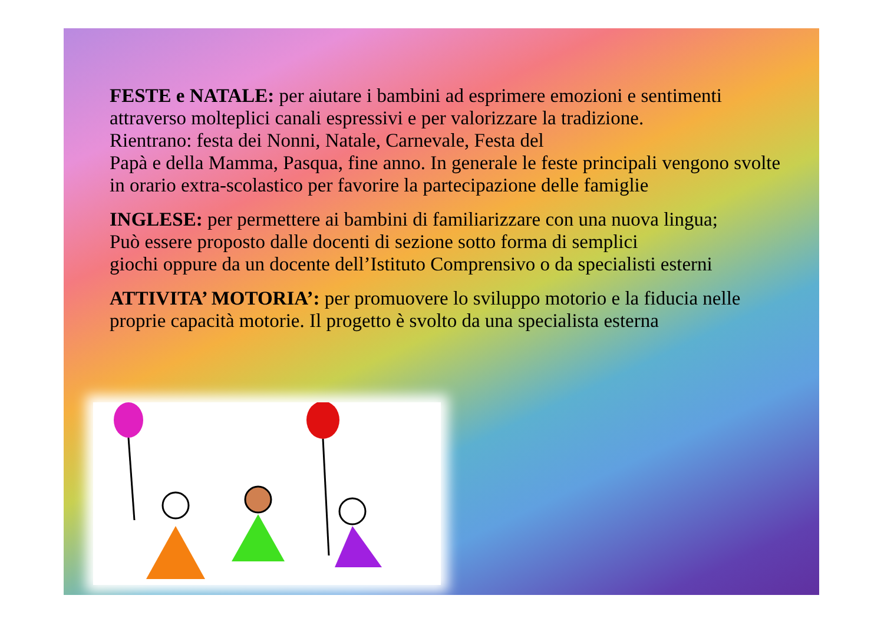FESTE e NATALE: per aiutare i bambini ad esprimere emozioni e sentimenti attraverso molteplici canali espressivi e per valorizzare la tradizione.
Rientrano: festa dei Nonni, Natale, Carnevale, Festa del
Papà e della Mamma, Pasqua, fine anno. In generale le feste principali vengono svolte in orario extra-scolastico per favorire la partecipazione delle famiglie
INGLESE: per permettere ai bambini di familiarizzare con una nuova lingua;
Può essere proposto dalle docenti di sezione sotto forma di semplici
giochi oppure da un docente dell’Istituto Comprensivo o da specialisti esterni
ATTIVITA’ MOTORIA’: per promuovere lo sviluppo motorio e la fiducia nelle proprie capacità motorie. Il progetto è svolto da una specialista esterna